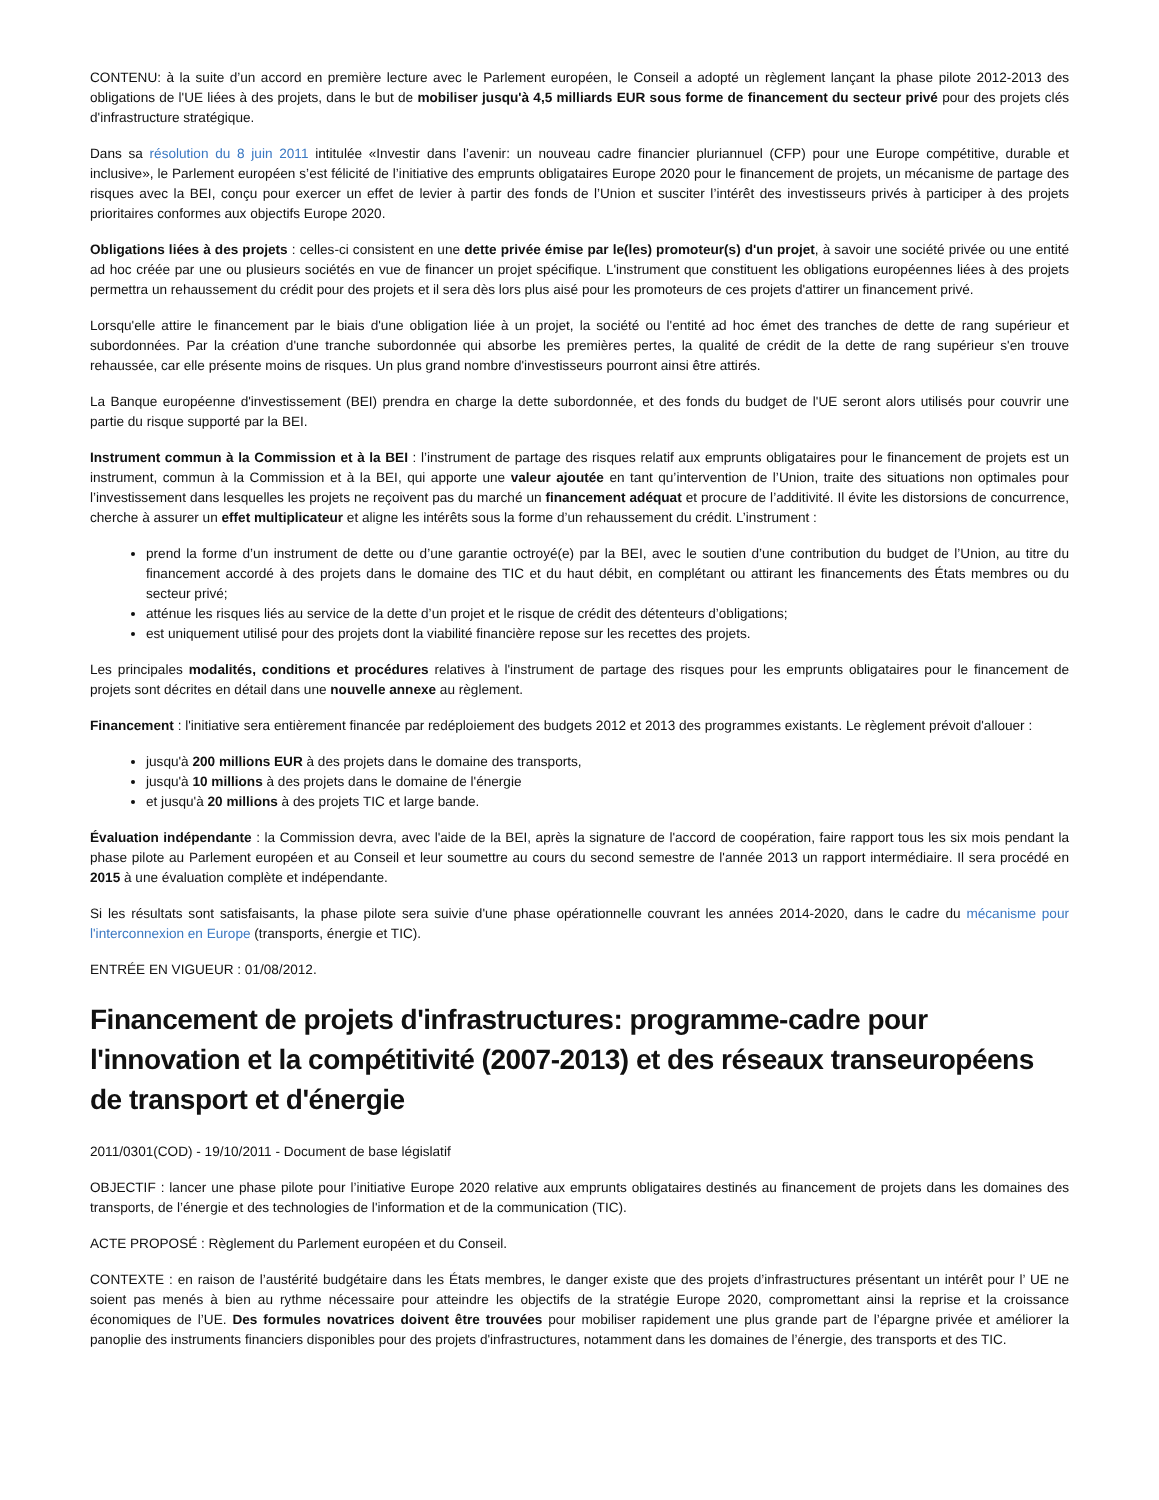CONTENU: à la suite d’un accord en première lecture avec le Parlement européen, le Conseil a adopté un règlement lançant la phase pilote 2012-2013 des obligations de l'UE liées à des projets, dans le but de mobiliser jusqu'à 4,5 milliards EUR sous forme de financement du secteur privé pour des projets clés d'infrastructure stratégique.
Dans sa résolution du 8 juin 2011 intitulée «Investir dans l’avenir: un nouveau cadre financier pluriannuel (CFP) pour une Europe compétitive, durable et inclusive», le Parlement européen s’est félicité de l’initiative des emprunts obligataires Europe 2020 pour le financement de projets, un mécanisme de partage des risques avec la BEI, conçu pour exercer un effet de levier à partir des fonds de l’Union et susciter l’intérêt des investisseurs privés à participer à des projets prioritaires conformes aux objectifs Europe 2020.
Obligations liées à des projets : celles-ci consistent en une dette privée émise par le(les) promoteur(s) d'un projet, à savoir une société privée ou une entité ad hoc créée par une ou plusieurs sociétés en vue de financer un projet spécifique. L'instrument que constituent les obligations européennes liées à des projets permettra un rehaussement du crédit pour des projets et il sera dès lors plus aisé pour les promoteurs de ces projets d'attirer un financement privé.
Lorsqu'elle attire le financement par le biais d'une obligation liée à un projet, la société ou l'entité ad hoc émet des tranches de dette de rang supérieur et subordonnées. Par la création d'une tranche subordonnée qui absorbe les premières pertes, la qualité de crédit de la dette de rang supérieur s'en trouve rehaussée, car elle présente moins de risques. Un plus grand nombre d'investisseurs pourront ainsi être attirés.
La Banque européenne d'investissement (BEI) prendra en charge la dette subordonnée, et des fonds du budget de l'UE seront alors utilisés pour couvrir une partie du risque supporté par la BEI.
Instrument commun à la Commission et à la BEI : l’instrument de partage des risques relatif aux emprunts obligataires pour le financement de projets est un instrument, commun à la Commission et à la BEI, qui apporte une valeur ajoutée en tant qu’intervention de l’Union, traite des situations non optimales pour l’investissement dans lesquelles les projets ne reçoivent pas du marché un financement adéquat et procure de l’additivité. Il évite les distorsions de concurrence, cherche à assurer un effet multiplicateur et aligne les intérêts sous la forme d’un rehaussement du crédit. L’instrument :
prend la forme d’un instrument de dette ou d’une garantie octroyé(e) par la BEI, avec le soutien d’une contribution du budget de l’Union, au titre du financement accordé à des projets dans le domaine des TIC et du haut débit, en complétant ou attirant les financements des États membres ou du secteur privé;
atténue les risques liés au service de la dette d’un projet et le risque de crédit des détenteurs d’obligations;
est uniquement utilisé pour des projets dont la viabilité financière repose sur les recettes des projets.
Les principales modalités, conditions et procédures relatives à l'instrument de partage des risques pour les emprunts obligataires pour le financement de projets sont décrites en détail dans une nouvelle annexe au règlement.
Financement : l'initiative sera entièrement financée par redéploiement des budgets 2012 et 2013 des programmes existants. Le règlement prévoit d'allouer :
jusqu'à 200 millions EUR à des projets dans le domaine des transports,
jusqu'à 10 millions à des projets dans le domaine de l'énergie
et jusqu'à 20 millions à des projets TIC et large bande.
Évaluation indépendante : la Commission devra, avec l'aide de la BEI, après la signature de l'accord de coopération, faire rapport tous les six mois pendant la phase pilote au Parlement européen et au Conseil et leur soumettre au cours du second semestre de l'année 2013 un rapport intermédiaire. Il sera procédé en 2015 à une évaluation complète et indépendante.
Si les résultats sont satisfaisants, la phase pilote sera suivie d'une phase opérationnelle couvrant les années 2014-2020, dans le cadre du mécanisme pour l'interconnexion en Europe (transports, énergie et TIC).
ENTRÉE EN VIGUEUR : 01/08/2012.
Financement de projets d'infrastructures: programme-cadre pour l'innovation et la compétitivité (2007-2013) et des réseaux transeuropéens de transport et d'énergie
2011/0301(COD) - 19/10/2011 - Document de base législatif
OBJECTIF : lancer une phase pilote pour l’initiative Europe 2020 relative aux emprunts obligataires destinés au financement de projets dans les domaines des transports, de l’énergie et des technologies de l'information et de la communication (TIC).
ACTE PROPOSÉ : Règlement du Parlement européen et du Conseil.
CONTEXTE : en raison de l’austérité budgétaire dans les États membres, le danger existe que des projets d’infrastructures présentant un intérêt pour l’ UE ne soient pas menés à bien au rythme nécessaire pour atteindre les objectifs de la stratégie Europe 2020, compromettant ainsi la reprise et la croissance économiques de l’UE. Des formules novatrices doivent être trouvées pour mobiliser rapidement une plus grande part de l’épargne privée et améliorer la panoplie des instruments financiers disponibles pour des projets d'infrastructures, notamment dans les domaines de l’énergie, des transports et des TIC.